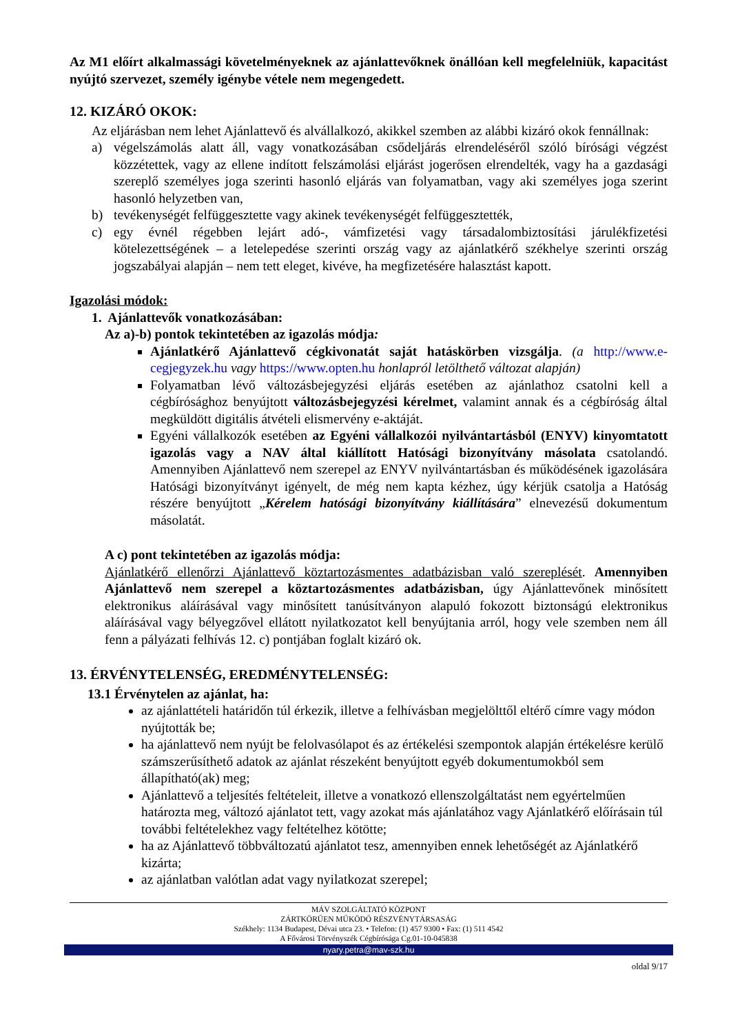Az M1 előírt alkalmassági követelményeknek az ajánlattevőknek önállóan kell megfelelniük, kapacitást nyújtó szervezet, személy igénybe vétele nem megengedett.
12. KIZÁRÓ OKOK:
Az eljárásban nem lehet Ajánlattevő és alvállalkozó, akikkel szemben az alábbi kizáró okok fennállnak:
a) végelszámolás alatt áll, vagy vonatkozásában csődeljárás elrendeléséről szóló bírósági végzést közzétettek, vagy az ellene indított felszámolási eljárást jogerősen elrendelték, vagy ha a gazdasági szereplő személyes joga szerinti hasonló eljárás van folyamatban, vagy aki személyes joga szerint hasonló helyzetben van,
b) tevékenységét felfüggesztette vagy akinek tevékenységét felfüggesztették,
c) egy évnél régebben lejárt adó-, vámfizetési vagy társadalombiztosítási járulékfizetési kötelezettségének – a letelepedése szerinti ország vagy az ajánlatkérő székhelye szerinti ország jogszabályai alapján – nem tett eleget, kivéve, ha megfizetésére halasztást kapott.
Igazolási módok:
1. Ajánlattevők vonatkozásában:
Az a)-b) pontok tekintetében az igazolás módja:
Ajánlatkérő Ajánlattevő cégkivonatát saját hatáskörben vizsgálja. (a http://www.e-cegjegyzek.hu vagy https://www.opten.hu honlapról letölthető változat alapján)
Folyamatban lévő változásbejegyzési eljárás esetében az ajánlathoz csatolni kell a cégbírósághoz benyújtott változásbejegyzési kérelmet, valamint annak és a cégbíróság által megküldött digitális átvételi elismervény e-aktáját.
Egyéni vállalkozók esetében az Egyéni vállalkozói nyilvántartásból (ENYV) kinyomtatott igazolás vagy a NAV által kiállított Hatósági bizonyítvány másolata csatolandó. Amennyiben Ajánlattevő nem szerepel az ENYV nyilvántartásban és működésének igazolására Hatósági bizonyítványt igényelt, de még nem kapta kézhez, úgy kérjük csatolja a Hatóság részére benyújtott „Kérelem hatósági bizonyítvány kiállítására” elnevezésű dokumentum másolatát.
A c) pont tekintetében az igazolás módja:
Ajánlatkérő ellenőrzi Ajánlattevő köztartozásmentes adatbázisban való szereplését. Amennyiben Ajánlattevő nem szerepel a köztartozásmentes adatbázisban, úgy Ajánlattevőnek minősített elektronikus aláírásával vagy minősített tanúsítványon alapuló fokozott biztonságú elektronikus aláírásával vagy bélyegzővel ellátott nyilatkozatot kell benyújtania arról, hogy vele szemben nem áll fenn a pályázati felhívás 12. c) pontjában foglalt kizáró ok.
13. ÉRVÉNYTELENSÉG, EREDMÉNYTELENSÉG:
13.1 Érvénytelen az ajánlat, ha:
az ajánlattételi határidőn túl érkezik, illetve a felhívásban megjelölttől eltérő címre vagy módon nyújtották be;
ha ajánlattevő nem nyújt be felolvasólapot és az értékelési szempontok alapján értékelésre kerülő számszerűsíthető adatok az ajánlat részeként benyújtott egyéb dokumentumokból sem állapítható(ak) meg;
Ajánlattevő a teljesítés feltételeit, illetve a vonatkozó ellenszolgáltatást nem egyértelműen határozta meg, változó ajánlatot tett, vagy azokat más ajánlatához vagy Ajánlatkérő előírásain túl további feltételekhez vagy feltételhez kötötte;
ha az Ajánlattevő többváltozatú ajánlatot tesz, amennyiben ennek lehetőségét az Ajánlatkérő kizárta;
az ajánlatban valótlan adat vagy nyilatkozat szerepel;
MÁV SZOLGÁLTATÓ KÖZPONT
ZÁRTKÖRŰEN MŰKÖDŐ RÉSZVÉNYTÁRSASÁG
Székhely: 1134 Budapest, Dévai utca 23. • Telefon: (1) 457 9300 • Fax: (1) 511 4542
A Fővárosi Törvényszék Cégbírósága Cg.01-10-045838
nyary.petra@mav-szk.hu
oldal 9/17